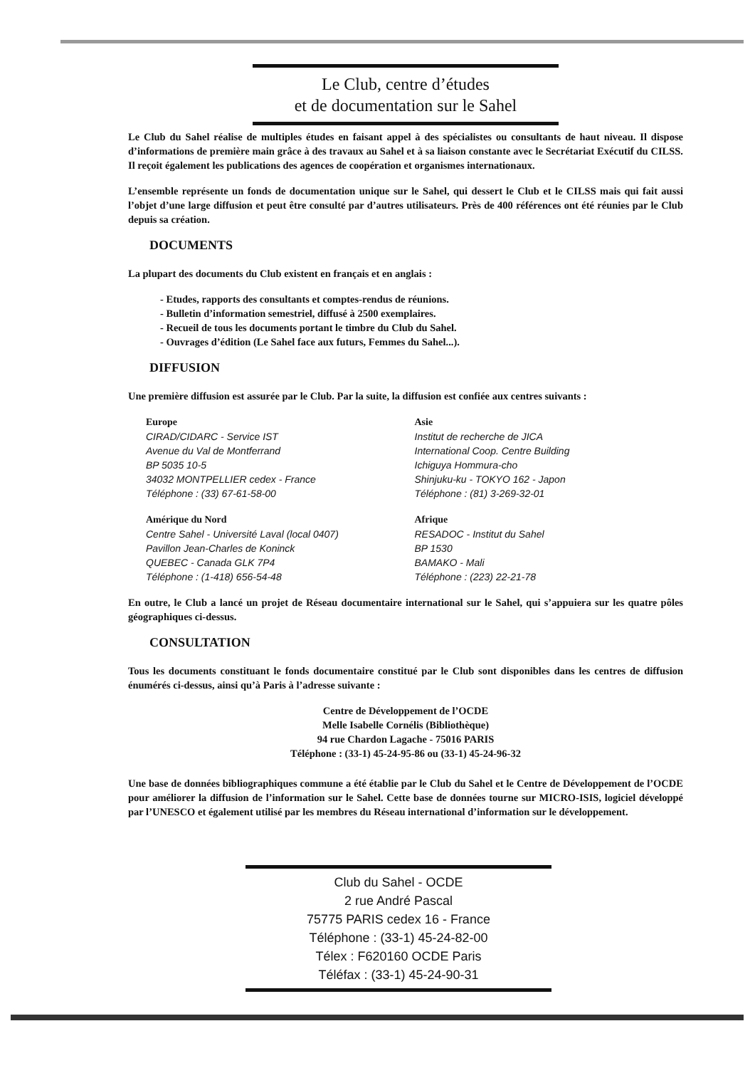Le Club, centre d’études
et de documentation sur le Sahel
Le Club du Sahel réalise de multiples études en faisant appel à des spécialistes ou consultants de haut niveau. Il dispose d’informations de première main grâce à des travaux au Sahel et à sa liaison constante avec le Secrétariat Exécutif du CILSS. Il reçoit également les publications des agences de coopération et organismes internationaux.
L’ensemble représente un fonds de documentation unique sur le Sahel, qui dessert le Club et le CILSS mais qui fait aussi l’objet d’une large diffusion et peut être consulté par d’autres utilisateurs. Près de 400 références ont été réunies par le Club depuis sa création.
DOCUMENTS
La plupart des documents du Club existent en français et en anglais :
- Etudes, rapports des consultants et comptes-rendus de réunions.
- Bulletin d’information semestriel, diffusé à 2500 exemplaires.
- Recueil de tous les documents portant le timbre du Club du Sahel.
- Ouvrages d’édition (Le Sahel face aux futurs, Femmes du Sahel...).
DIFFUSION
Une première diffusion est assurée par le Club. Par la suite, la diffusion est confiée aux centres suivants :
Europe
CIRAD/CIDARC - Service IST
Avenue du Val de Montferrand
BP 5035 10-5
34032 MONTPELLIER cedex - France
Téléphone : (33) 67-61-58-00
Amérique du Nord
Centre Sahel - Université Laval (local 0407)
Pavillon Jean-Charles de Koninck
QUEBEC - Canada GLK 7P4
Téléphone : (1-418) 656-54-48
Asie
Institut de recherche de JICA
International Coop. Centre Building
Ichiguya Hommura-cho
Shinjuku-ku - TOKYO 162 - Japon
Téléphone : (81) 3-269-32-01
Afrique
RESADOC - Institut du Sahel
BP 1530
BAMAKO - Mali
Téléphone : (223) 22-21-78
En outre, le Club a lancé un projet de Réseau documentaire international sur le Sahel, qui s’appuiera sur les quatre pôles géographiques ci-dessus.
CONSULTATION
Tous les documents constituant le fonds documentaire constitué par le Club sont disponibles dans les centres de diffusion énumérés ci-dessus, ainsi qu’à Paris à l’adresse suivante :
Centre de Développement de l’OCDE
Melle Isabelle Cornélis (Bibliothèque)
94 rue Chardon Lagache - 75016 PARIS
Téléphone : (33-1) 45-24-95-86 ou (33-1) 45-24-96-32
Une base de données bibliographiques commune a été établie par le Club du Sahel et le Centre de Développement de l’OCDE pour améliorer la diffusion de l’information sur le Sahel. Cette base de données tourne sur MICRO-ISIS, logiciel développé par l’UNESCO et également utilisé par les membres du Réseau international d’information sur le développement.
Club du Sahel - OCDE
2 rue André Pascal
75775 PARIS cedex 16 - France
Téléphone : (33-1) 45-24-82-00
Télex : F620160 OCDE Paris
Téléfax : (33-1) 45-24-90-31